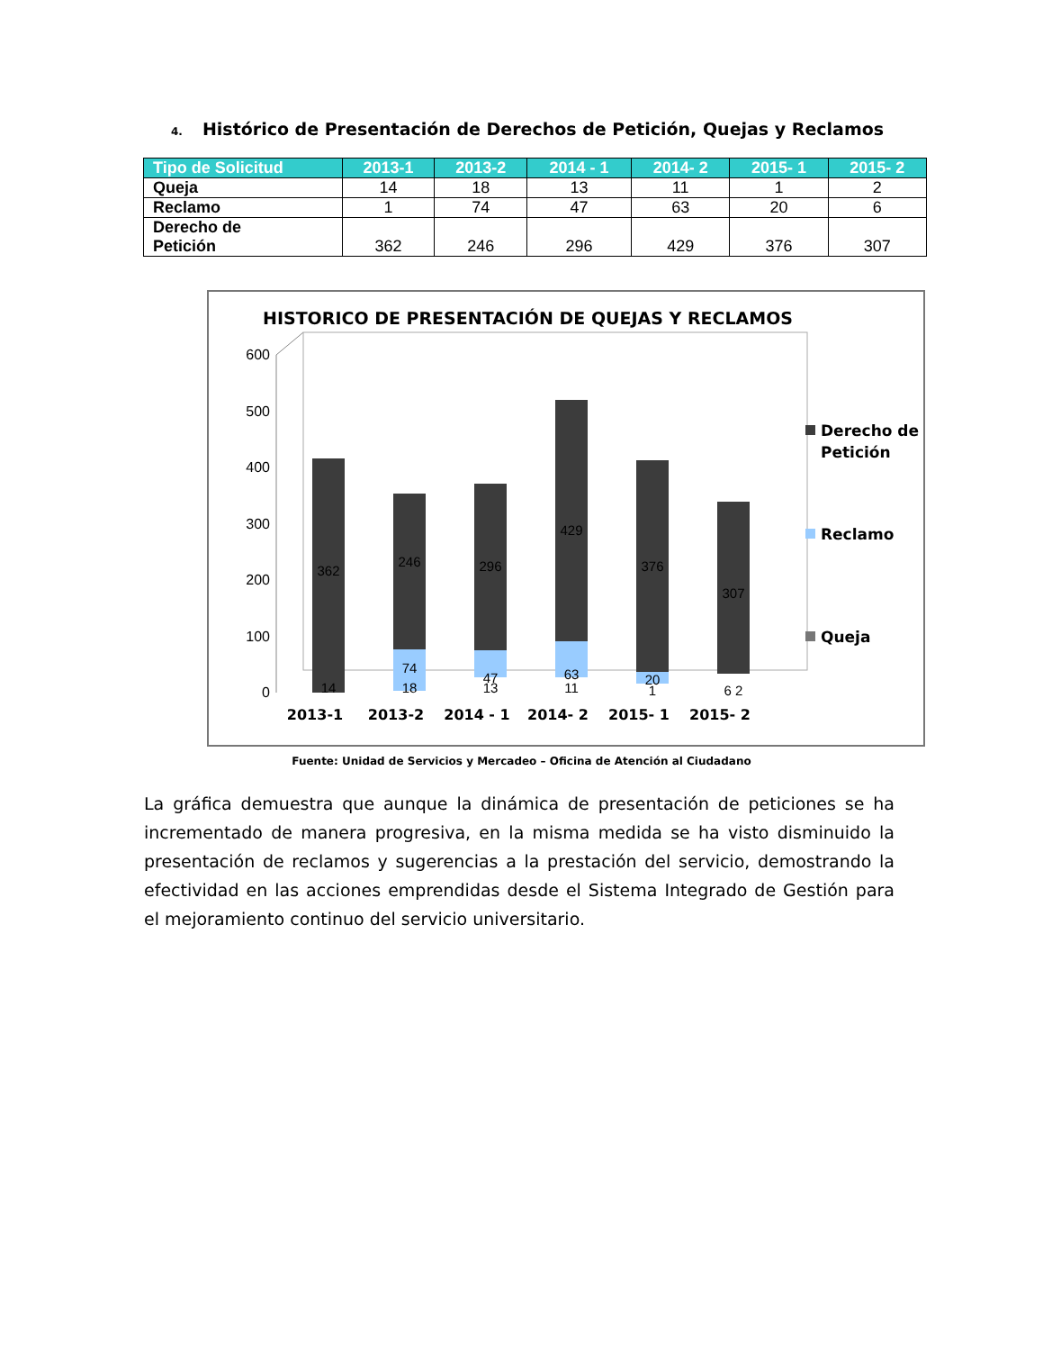4. Histórico de Presentación de Derechos de Petición, Quejas y Reclamos
| Tipo de Solicitud | 2013-1 | 2013-2 | 2014 - 1 | 2014- 2 | 2015- 1 | 2015- 2 |
| --- | --- | --- | --- | --- | --- | --- |
| Queja | 14 | 18 | 13 | 11 | 1 | 2 |
| Reclamo | 1 | 74 | 47 | 63 | 20 | 6 |
| Derecho de Petición | 362 | 246 | 296 | 429 | 376 | 307 |
HISTORICO DE PRESENTACIÓN DE QUEJAS Y RECLAMOS
0
100
200
300
400
500
600
362
246
296
429
376
307
74
47
63
20
14
18
13
11
1
6 2
2013-1
2013-2
2014 - 1
2014- 2
2015- 1
2015- 2
Derecho de
Petición
Reclamo
Queja
Fuente: Unidad de Servicios y Mercadeo – Oficina de Atención al Ciudadano
La gráfica demuestra que aunque la dinámica de presentación de peticiones se ha incrementado de manera progresiva, en la misma medida se ha visto disminuido la presentación de reclamos y sugerencias a la prestación del servicio, demostrando la efectividad en las acciones emprendidas desde el Sistema Integrado de Gestión para el mejoramiento continuo del servicio universitario.